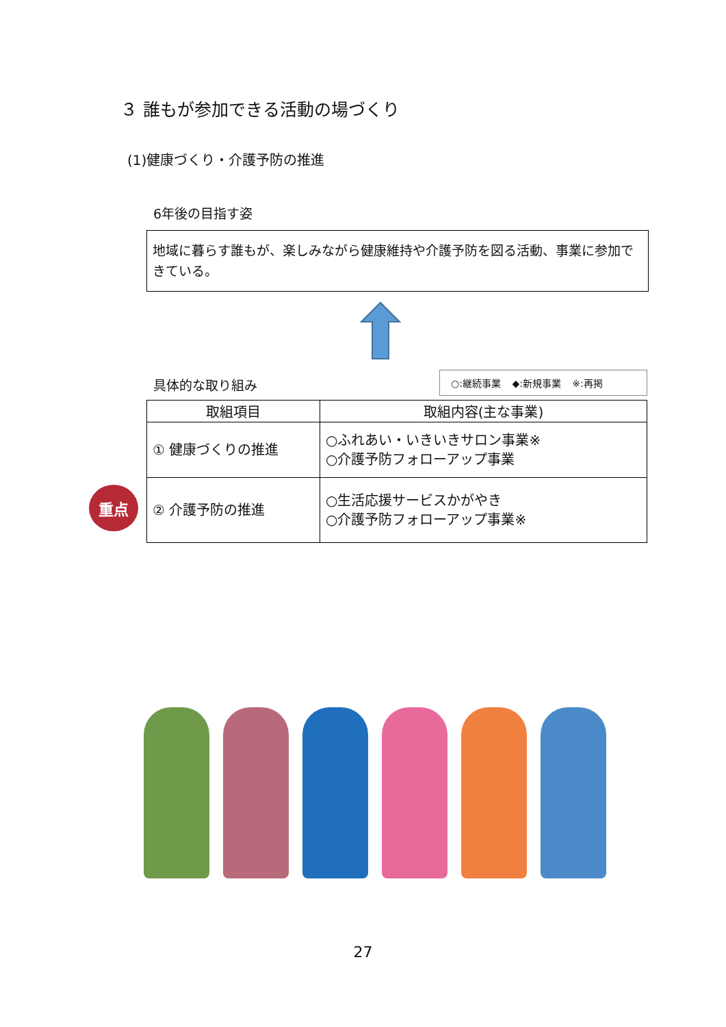３ 誰もが参加できる活動の場づくり
(1)健康づくり・介護予防の推進
6年後の目指す姿
地域に暮らす誰もが、楽しみながら健康維持や介護予防を図る活動、事業に参加できている。
具体的な取り組み
○:継続事業 ◆:新規事業 ※:再掲
| 取組項目 | 取組内容(主な事業) |
| --- | --- |
| ① 健康づくりの推進 | ○ふれあい・いきいきサロン事業※ ○介護予防フォローアップ事業 |
| ② 介護予防の推進 | ○生活応援サービスかがやき ○介護予防フォローアップ事業※ |
重点
27